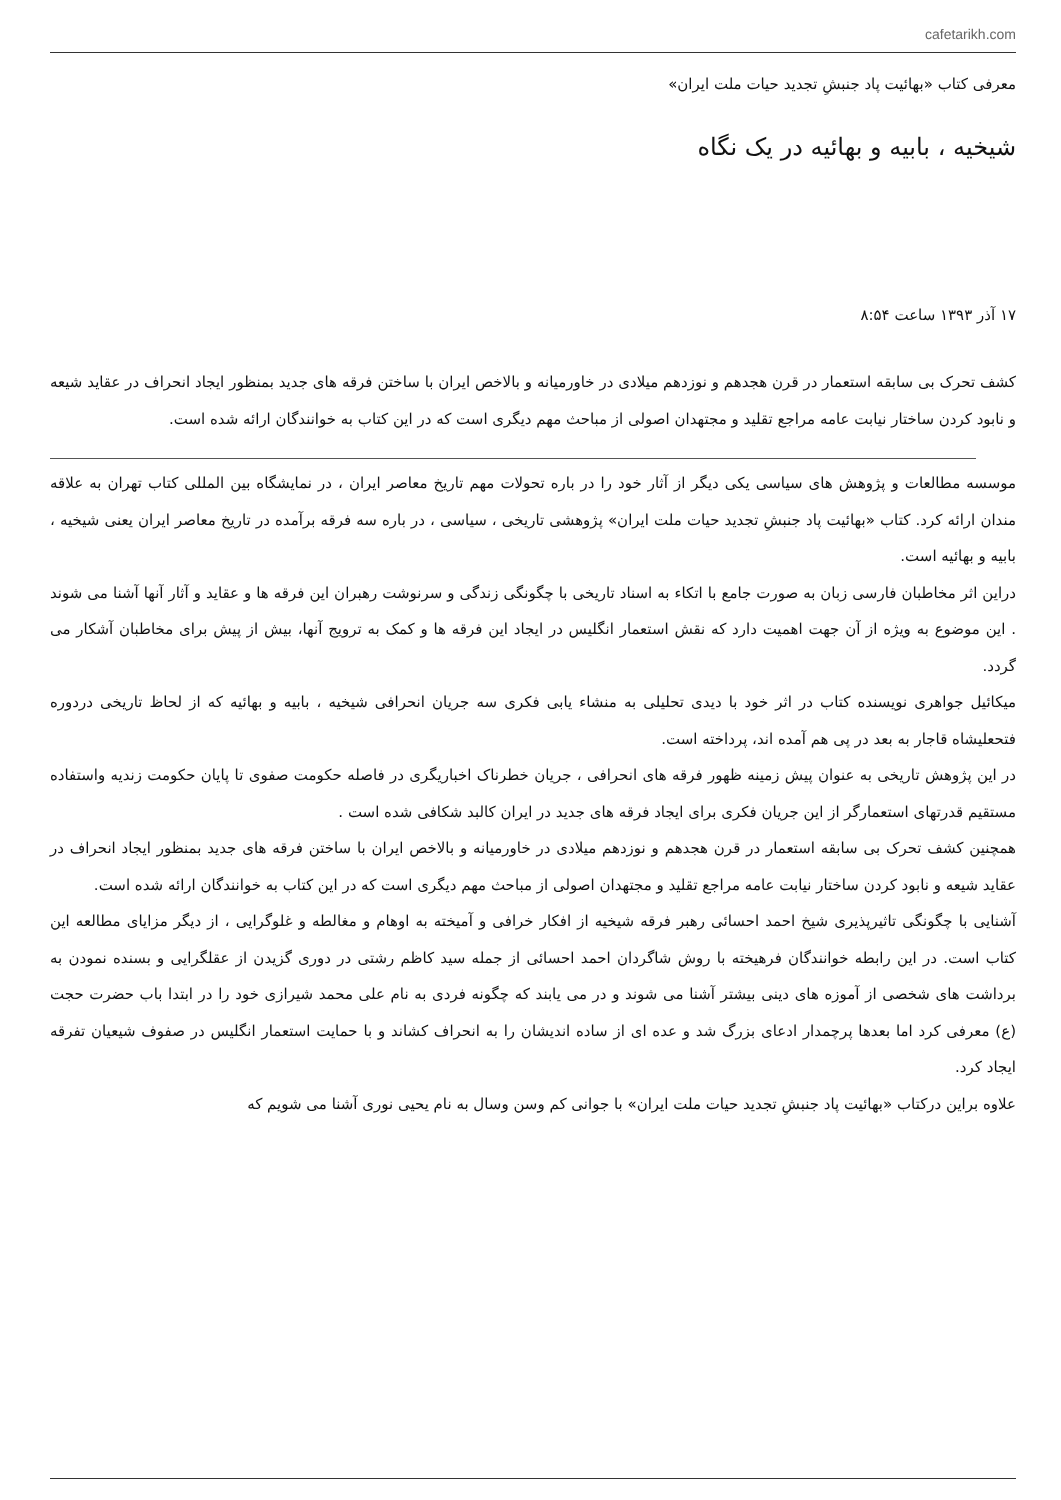cafetarikh.com
معرفی کتاب «بهائیت پاد جنبشِ تجدید حیات ملت ایران»
شیخیه ، بابیه و بهائیه در یک نگاه
۱۷ آذر ۱۳۹۳ ساعت ۸:۵۴
کشف تحرک بی سابقه استعمار در قرن هجدهم و نوزدهم میلادی در خاورمیانه و بالاخص ایران با ساختن فرقه های جدید بمنظور ایجاد انحراف در عقاید شیعه و نابود کردن ساختار نیابت عامه مراجع تقلید و مجتهدان اصولی از مباحث مهم دیگری است که در این کتاب به خوانندگان ارائه شده است.
موسسه مطالعات و پژوهش های سیاسی یکی دیگر از آثار خود را در باره تحولات مهم تاریخ معاصر ایران ، در نمایشگاه بین المللی کتاب تهران به علاقه مندان ارائه کرد. کتاب «بهائیت پاد جنبشِ تجدید حیات ملت ایران» پژوهشی تاریخی ، سیاسی ، در باره سه فرقه برآمده در تاریخ معاصر ایران یعنی شیخیه ، بابیه و بهائیه است.
دراین اثر مخاطبان فارسی زبان به صورت جامع با اتکاء به اسناد تاریخی با چگونگی زندگی و سرنوشت رهبران این فرقه ها و عقاید و آثار آنها آشنا می شوند . این موضوع به ویژه از آن جهت اهمیت دارد که نقش استعمار انگلیس در ایجاد این فرقه ها و کمک به ترویج آنها، بیش از پیش برای مخاطبان آشکار می گردد.
میکائیل جواهری نویسنده کتاب در اثر خود با دیدی تحلیلی به منشاء یابی فکری سه جریان انحرافی شیخیه ، بابیه و بهائیه که از لحاظ تاریخی دردوره فتحعلیشاه قاجار به بعد در پی هم آمده اند، پرداخته است.
در این پژوهش تاریخی به عنوان پیش زمینه ظهور فرقه های انحرافی ، جریان خطرناک اخباریگری در فاصله حکومت صفوی تا پایان حکومت زندیه واستفاده مستقیم قدرتهای استعمارگر از این جریان فکری برای ایجاد فرقه های جدید در ایران کالبد شکافی شده است .
همچنین کشف تحرک بی سابقه استعمار در قرن هجدهم و نوزدهم میلادی در خاورمیانه و بالاخص ایران با ساختن فرقه های جدید بمنظور ایجاد انحراف در عقاید شیعه و نابود کردن ساختار نیابت عامه مراجع تقلید و مجتهدان اصولی از مباحث مهم دیگری است که در این کتاب به خوانندگان ارائه شده است.
آشنایی با چگونگی تاثیرپذیری شیخ احمد احسائی رهبر فرقه شیخیه از افکار خرافی و آمیخته به اوهام و مغالطه و غلوگرایی ، از دیگر مزایای مطالعه این کتاب است. در این رابطه خوانندگان فرهیخته با روش شاگردان احمد احسائی از جمله سید کاظم رشتی در دوری گزیدن از عقلگرایی و بسنده نمودن به برداشت های شخصی از آموزه های دینی بیشتر آشنا می شوند و در می یابند که چگونه فردی به نام علی محمد شیرازی خود را در ابتدا باب حضرت حجت (ع) معرفی کرد اما بعدها پرچمدار ادعای بزرگ شد و عده ای از ساده اندیشان را به انحراف کشاند و با حمایت استعمار انگلیس در صفوف شیعیان تفرقه ایجاد کرد.
علاوه براین درکتاب «بهائیت پاد جنبشِ تجدید حیات ملت ایران» با جوانی کم وسن وسال به نام یحیی نوری آشنا می شویم که